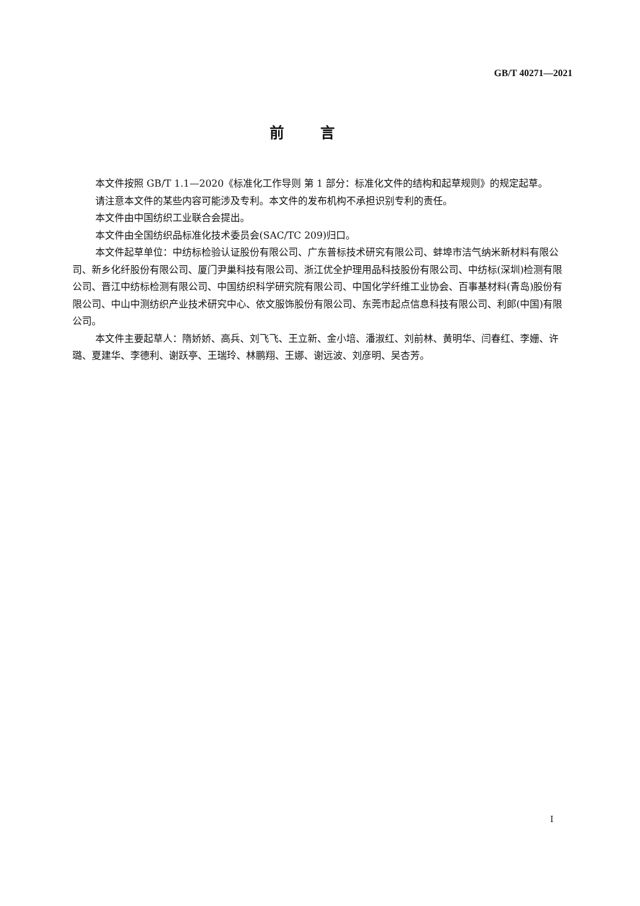GB/T 40271—2021
前言
本文件按照 GB/T 1.1—2020《标准化工作导则 第 1 部分：标准化文件的结构和起草规则》的规定起草。
请注意本文件的某些内容可能涉及专利。本文件的发布机构不承担识别专利的责任。
本文件由中国纺织工业联合会提出。
本文件由全国纺织品标准化技术委员会(SAC/TC 209)归口。
本文件起草单位：中纺标检验认证股份有限公司、广东普标技术研究有限公司、蚌埠市洁气纳米新材料有限公司、新乡化纤股份有限公司、厦门尹巢科技有限公司、浙江优全护理用品科技股份有限公司、中纺标(深圳)检测有限公司、晋江中纺标检测有限公司、中国纺织科学研究院有限公司、中国化学纤维工业协会、百事基材料(青岛)股份有限公司、中山中测纺织产业技术研究中心、依文服饰股份有限公司、东莞市起点信息科技有限公司、利郎(中国)有限公司。
本文件主要起草人：隋娇娇、高兵、刘飞飞、王立新、金小培、潘淑红、刘前林、黄明华、闫春红、李姗、许璐、夏建华、李德利、谢跃亭、王瑞玲、林鹏翔、王娜、谢远波、刘彦明、吴杏芳。
I